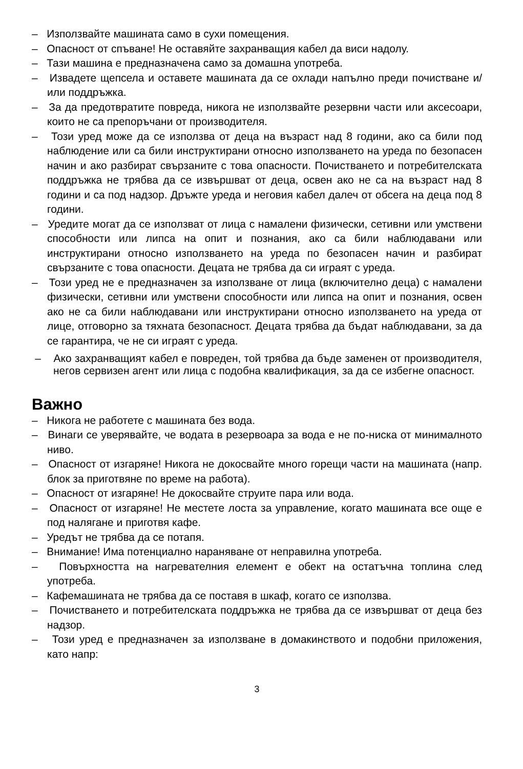– Използвайте машината само в сухи помещения.
– Опасност от спъване! Не оставяйте захранващия кабел да виси надолу.
– Тази машина е предназначена само за домашна употреба.
– Извадете щепсела и оставете машината да се охлади напълно преди почистване и/или поддръжка.
– За да предотвратите повреда, никога не използвайте резервни части или аксесоари, които не са препоръчани от производителя.
– Този уред може да се използва от деца на възраст над 8 години, ако са били под наблюдение или са били инструктирани относно използването на уреда по безопасен начин и ако разбират свързаните с това опасности. Почистването и потребителската поддръжка не трябва да се извършват от деца, освен ако не са на възраст над 8 години и са под надзор. Дръжте уреда и неговия кабел далеч от обсега на деца под 8 години.
– Уредите могат да се използват от лица с намалени физически, сетивни или умствени способности или липса на опит и познания, ако са били наблюдавани или инструктирани относно използването на уреда по безопасен начин и разбират свързаните с това опасности. Децата не трябва да си играят с уреда.
– Този уред не е предназначен за използване от лица (включително деца) с намалени физически, сетивни или умствени способности или липса на опит и познания, освен ако не са били наблюдавани или инструктирани относно използването на уреда от лице, отговорно за тяхната безопасност. Децата трябва да бъдат наблюдавани, за да се гарантира, че не си играят с уреда.
– Ако захранващият кабел е повреден, той трябва да бъде заменен от производителя, негов сервизен агент или лица с подобна квалификация, за да се избегне опасност.
Важно
– Никога не работете с машината без вода.
– Винаги се уверявайте, че водата в резервоара за вода е не по-ниска от минималното ниво.
– Опасност от изгаряне! Никога не докосвайте много горещи части на машината (напр. блок за приготвяне по време на работа).
– Опасност от изгаряне! Не докосвайте струите пара или вода.
– Опасност от изгаряне! Не местете лоста за управление, когато машината все още е под налягане и приготвя кафе.
– Уредът не трябва да се потапя.
– Внимание! Има потенциално нараняване от неправилна употреба.
– Повърхността на нагревателния елемент е обект на остатъчна топлина след употреба.
– Кафемашината не трябва да се поставя в шкаф, когато се използва.
– Почистването и потребителската поддръжка не трябва да се извършват от деца без надзор.
– Този уред е предназначен за използване в домакинството и подобни приложения, като напр:
3